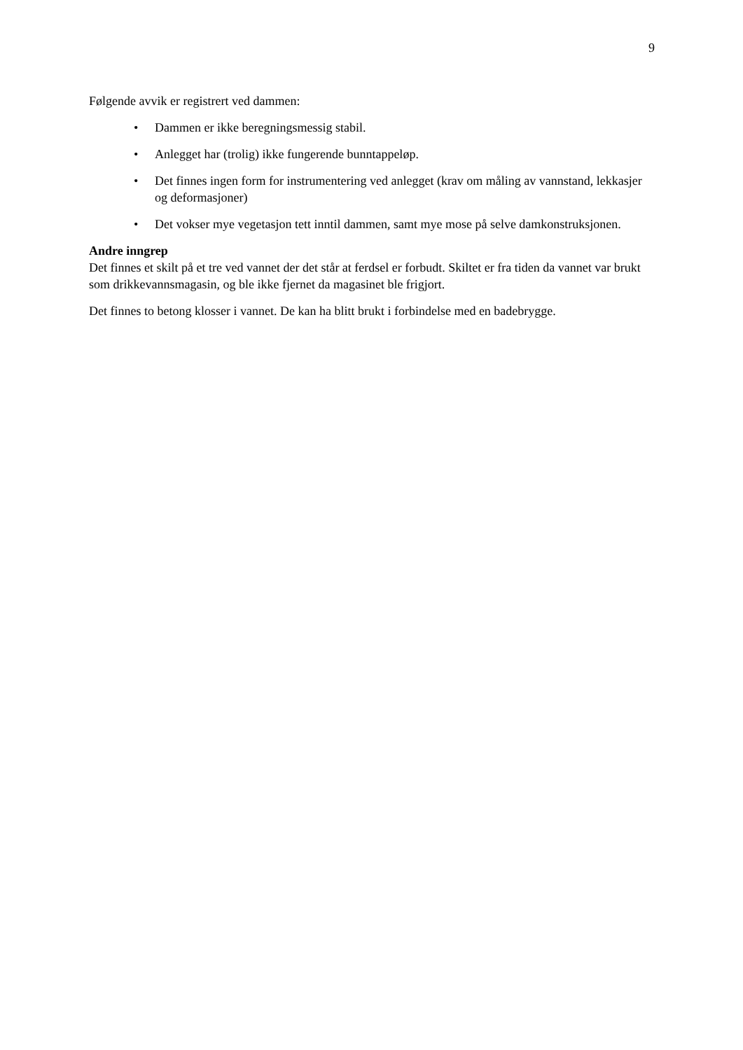9
Følgende avvik er registrert ved dammen:
• Dammen er ikke beregningsmessig stabil.
• Anlegget har (trolig) ikke fungerende bunntappeløp.
• Det finnes ingen form for instrumentering ved anlegget (krav om måling av vannstand, lekkasjer og deformasjoner)
• Det vokser mye vegetasjon tett inntil dammen, samt mye mose på selve damkonstruksjonen.
Andre inngrep
Det finnes et skilt på et tre ved vannet der det står at ferdsel er forbudt. Skiltet er fra tiden da vannet var brukt som drikkevannsmagasin, og ble ikke fjernet da magasinet ble frigjort.
Det finnes to betong klosser i vannet. De kan ha blitt brukt i forbindelse med en badebrygge.